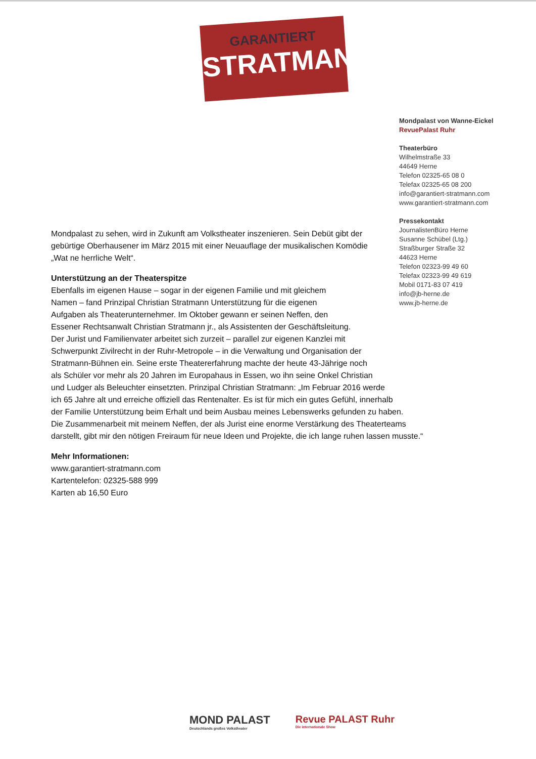GARANTIERT
STRATMANN
Mondpalast von Wanne-Eickel
RevuePalast Ruhr
Theaterbüro
Wilhelmstraße 33
44649 Herne
Telefon 02325-65 08 0
Telefax 02325-65 08 200
info@garantiert-stratmann.com
www.garantiert-stratmann.com
Pressekontakt
JournalistenBüro Herne
Susanne Schübel (Ltg.)
Straßburger Straße 32
44623 Herne
Telefon 02323-99 49 60
Telefax 02323-99 49 619
Mobil 0171-83 07 419
info@jb-herne.de
www.jb-herne.de
Mondpalast zu sehen, wird in Zukunft am Volkstheater inszenieren. Sein Debüt gibt der gebürtige Oberhausener im März 2015 mit einer Neuauflage der musikalischen Komödie „Wat ne herrliche Welt“.
Unterstützung an der Theaterspitze
Ebenfalls im eigenen Hause – sogar in der eigenen Familie und mit gleichem
Namen – fand Prinzipal Christian Stratmann Unterstützung für die eigenen
Aufgaben als Theaterunternehmer. Im Oktober gewann er seinen Neffen, den
Essener Rechtsanwalt Christian Stratmann jr., als Assistenten der Geschäftsleitung.
Der Jurist und Familienvater arbeitet sich zurzeit – parallel zur eigenen Kanzlei mit
Schwerpunkt Zivilrecht in der Ruhr-Metropole – in die Verwaltung und Organisation der
Stratmann-Bühnen ein. Seine erste Theatererfahrung machte der heute 43-Jährige noch
als Schüler vor mehr als 20 Jahren im Europahaus in Essen, wo ihn seine Onkel Christian
und Ludger als Beleuchter einsetzten. Prinzipal Christian Stratmann: „Im Februar 2016 werde
ich 65 Jahre alt und erreiche offiziell das Rentenalter. Es ist für mich ein gutes Gefühl, innerhalb
der Familie Unterstützung beim Erhalt und beim Ausbau meines Lebenswerks gefunden zu haben.
Die Zusammenarbeit mit meinem Neffen, der als Jurist eine enorme Verstärkung des Theaterteams
darstellt, gibt mir den nötigen Freiraum für neue Ideen und Projekte, die ich lange ruhen lassen musste.“
Mehr Informationen:
www.garantiert-stratmann.com
Kartentelefon: 02325-588 999
Karten ab 16,50 Euro
MOND PALAST
Deutschlands großes Volkstheater
Revue PALAST Ruhr
Die internationale Show